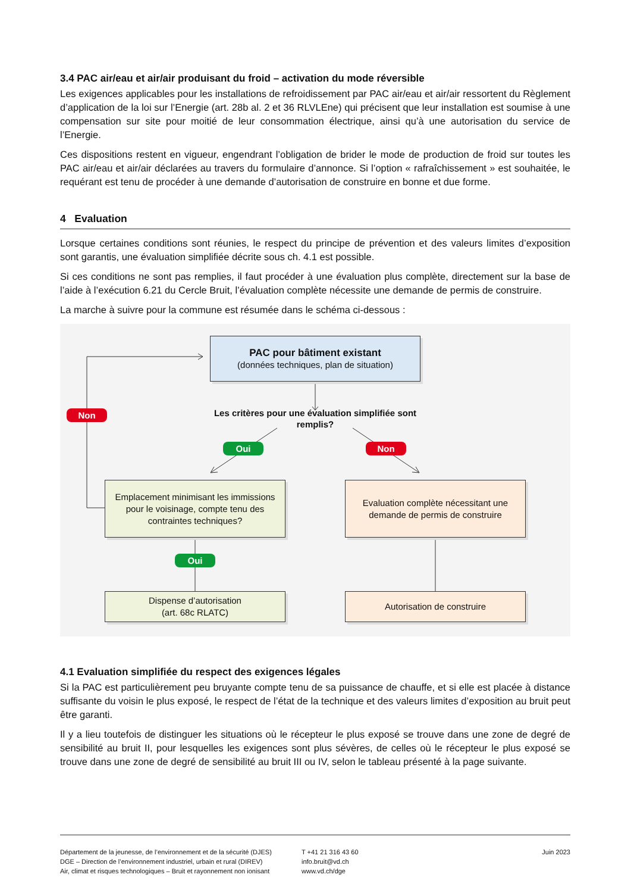3.4 PAC air/eau et air/air produisant du froid – activation du mode réversible
Les exigences applicables pour les installations de refroidissement par PAC air/eau et air/air ressortent du Règlement d’application de la loi sur l’Energie (art. 28b al. 2 et 36 RLVLEne) qui précisent que leur installation est soumise à une compensation sur site pour moitié de leur consommation électrique, ainsi qu’à une autorisation du service de l’Energie.
Ces dispositions restent en vigueur, engendrant l’obligation de brider le mode de production de froid sur toutes les PAC air/eau et air/air déclarées au travers du formulaire d’annonce. Si l’option « rafraîchissement » est souhaitée, le requérant est tenu de procéder à une demande d’autorisation de construire en bonne et due forme.
4 Evaluation
Lorsque certaines conditions sont réunies, le respect du principe de prévention et des valeurs limites d’exposition sont garantis, une évaluation simplifiée décrite sous ch. 4.1 est possible.
Si ces conditions ne sont pas remplies, il faut procéder à une évaluation plus complète, directement sur la base de l’aide à l’exécution 6.21 du Cercle Bruit, l’évaluation complète nécessite une demande de permis de construire.
La marche à suivre pour la commune est résumée dans le schéma ci-dessous :
PAC pour bâtiment existant
(données techniques, plan de situation)
Les critères pour une évaluation simplifiée sont remplis?
Non
Oui Non
Emplacement minimisant les immissions pour le voisinage, compte tenu des contraintes techniques?
Evaluation complète nécessitant une demande de permis de construire
Oui
Dispense d’autorisation
(art. 68c RLATC)
Autorisation de construire
4.1 Evaluation simplifiée du respect des exigences légales
Si la PAC est particulièrement peu bruyante compte tenu de sa puissance de chauffe, et si elle est placée à distance suffisante du voisin le plus exposé, le respect de l’état de la technique et des valeurs limites d’exposition au bruit peut être garanti.
Il y a lieu toutefois de distinguer les situations où le récepteur le plus exposé se trouve dans une zone de degré de sensibilité au bruit II, pour lesquelles les exigences sont plus sévères, de celles où le récepteur le plus exposé se trouve dans une zone de degré de sensibilité au bruit III ou IV, selon le tableau présenté à la page suivante.
Département de la jeunesse, de l’environnement et de la sécurité (DJES)
DGE – Direction de l’environnement industriel, urbain et rural (DIREV)
Air, climat et risques technologiques – Bruit et rayonnement non ionisant
T +41 21 316 43 60
info.bruit@vd.ch
www.vd.ch/dge
Juin 2023